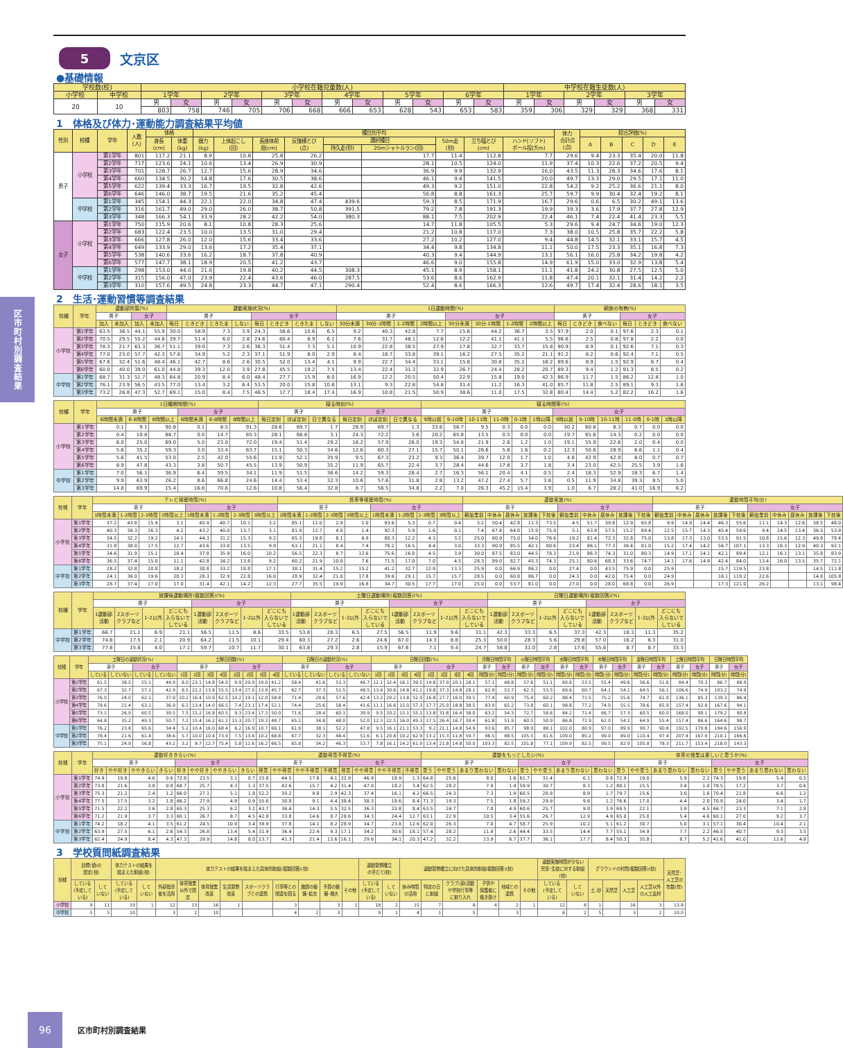区市町村別調査結果
5
文京区
●基礎情報
| 学校数(校) | | 小学校在籍児童数(人) | | | | | | | | | | | | 中学校在籍生徒数(人) | | | | | |
| --- | --- | --- | --- | --- | --- | --- | --- | --- | --- | --- | --- | --- | --- | --- | --- | --- | --- | --- | --- |
| 小学校 | 中学校 | 1学年 | | 2学年 | | 3学年 | | 4学年 | | 5学年 | | 6学年 | | 1学年 | | 2学年 | | 3学年 | |
| 20 | 10 | 男 | 女 | 男 | 女 | 男 | 女 | 男 | 女 | 男 | 女 | 男 | 女 | 男 | 女 | 男 | 女 | 男 | 女 |
| | | 803 | 758 | 746 | 705 | 706 | 668 | 666 | 653 | 628 | 543 | 653 | 583 | 359 | 306 | 329 | 329 | 368 | 331 |
1　体格及び体力･運動能力調査結果平均値
| 性別 | 校種 | 学年 | 人数 (人) | 体格 | | 種目別平均 | | | | | | | | | 体力 合計点 (点) | 総合評価(%) | | | | |
| --- | --- | --- | --- | --- | --- | --- | --- | --- | --- | --- | --- | --- | --- | --- | --- | --- | --- | --- | --- | --- |
| | | | | 身長 (cm) | 体重 (kg) | 握力 (kg) | 上体起こし (回) | 長座体前 屈(cm) | 反復横とび (点) | 選択種目 | | 50m走 (秒) | 立ち幅とび (cm) | ハンド(ソフト) ボール投げ(m) | | A | B | C | D | E |
| | | | | | | | | | | 持久走(秒) | 20mシャトルラン(回) | | | | | | | | | |
| 男子 | 小学校 | 第1学年 | 801 | 117.2 | 21.1 | 8.9 | 10.8 | 25.8 | 26.2 | | 17.7 | 11.4 | 112.8 | 7.7 | 29.6 | 9.4 | 23.3 | 35.4 | 20.0 | 11.8 |
| | | 第2学年 | 717 | 123.6 | 24.1 | 10.6 | 13.4 | 26.9 | 30.9 | | 28.1 | 10.5 | 124.0 | 11.9 | 37.4 | 10.3 | 22.6 | 37.2 | 20.5 | 9.4 |
| | | 第3学年 | 701 | 128.7 | 26.7 | 12.7 | 15.6 | 28.9 | 34.6 | | 36.9 | 9.9 | 132.9 | 16.0 | 43.5 | 11.3 | 28.3 | 34.6 | 17.6 | 8.1 |
| | | 第4学年 | 660 | 134.5 | 30.2 | 14.8 | 17.6 | 30.5 | 38.6 | | 46.1 | 9.4 | 141.5 | 20.0 | 49.7 | 13.3 | 29.0 | 29.5 | 17.1 | 11.0 |
| | | 第5学年 | 622 | 139.4 | 33.3 | 16.7 | 19.5 | 32.8 | 42.6 | | 49.3 | 9.2 | 151.0 | 22.8 | 54.2 | 9.2 | 25.2 | 36.6 | 21.1 | 8.0 |
| | | 第6学年 | 646 | 146.0 | 38.7 | 19.5 | 21.6 | 35.2 | 45.4 | | 56.8 | 8.8 | 161.3 | 25.7 | 59.7 | 9.9 | 30.4 | 32.4 | 19.2 | 8.1 |
| | 中学校 | 第1学年 | 345 | 154.1 | 44.3 | 22.1 | 22.0 | 34.8 | 47.4 | 439.6 | 59.3 | 8.5 | 171.9 | 16.7 | 29.6 | 0.6 | 6.5 | 30.2 | 49.1 | 13.6 |
| | | 第2学年 | 316 | 161.7 | 49.0 | 29.0 | 26.0 | 38.7 | 50.8 | 391.5 | 79.2 | 7.8 | 191.3 | 19.9 | 39.3 | 3.6 | 17.9 | 37.7 | 27.8 | 12.9 |
| | | 第3学年 | 348 | 166.3 | 54.1 | 33.9 | 28.2 | 42.2 | 54.0 | 380.3 | 88.1 | 7.5 | 202.9 | 22.4 | 46.1 | 7.4 | 22.4 | 41.4 | 23.3 | 5.5 |
| 女子 | 小学校 | 第1学年 | 750 | 115.9 | 20.6 | 8.1 | 10.8 | 28.3 | 25.6 | | 14.7 | 11.8 | 105.5 | 5.3 | 29.6 | 9.4 | 24.7 | 34.6 | 19.0 | 12.3 |
| | | 第2学年 | 683 | 122.4 | 23.5 | 10.0 | 13.5 | 31.0 | 29.4 | | 21.2 | 10.8 | 117.0 | 7.3 | 38.0 | 10.5 | 25.8 | 35.7 | 22.2 | 5.8 |
| | | 第3学年 | 666 | 127.8 | 26.0 | 12.0 | 15.6 | 33.4 | 33.6 | | 27.2 | 10.2 | 127.0 | 9.4 | 44.8 | 14.5 | 32.1 | 33.1 | 15.7 | 4.5 |
| | | 第4学年 | 649 | 133.9 | 29.0 | 13.6 | 17.2 | 35.4 | 37.1 | | 34.4 | 9.8 | 134.8 | 11.1 | 50.0 | 17.5 | 23.3 | 35.1 | 16.8 | 7.3 |
| | | 第5学年 | 538 | 140.6 | 33.6 | 16.2 | 18.7 | 37.8 | 40.9 | | 40.3 | 9.4 | 144.9 | 13.1 | 56.1 | 16.0 | 25.8 | 34.2 | 19.8 | 4.2 |
| | | 第6学年 | 577 | 147.7 | 38.1 | 18.9 | 20.5 | 41.2 | 43.7 | | 46.6 | 9.0 | 155.8 | 14.9 | 61.9 | 15.0 | 33.0 | 32.9 | 13.8 | 5.4 |
| | 中学校 | 第1学年 | 298 | 153.0 | 44.0 | 21.6 | 19.8 | 40.2 | 44.5 | 308.3 | 45.1 | 8.9 | 158.1 | 11.1 | 41.8 | 24.2 | 30.8 | 27.5 | 12.5 | 5.0 |
| | | 第2学年 | 315 | 156.0 | 47.0 | 23.9 | 22.4 | 43.6 | 46.0 | 287.5 | 53.6 | 8.6 | 162.9 | 11.8 | 47.4 | 20.1 | 32.1 | 31.4 | 14.2 | 2.2 |
| | | 第3学年 | 310 | 157.6 | 49.5 | 24.8 | 23.3 | 44.7 | 47.1 | 290.4 | 52.4 | 8.6 | 166.3 | 12.6 | 49.7 | 17.4 | 32.4 | 28.6 | 18.1 | 3.5 |
2　生活･運動習慣等調査結果
| 校種 | 学年 | 運動部所属(%) | | | | 運動実施状況(%) | | | | | | | | 1日運動時間(%) | | | | | | | | 朝食の有無(%) | | | | | |
| --- | --- | --- | --- | --- | --- | --- | --- | --- | --- | --- | --- | --- | --- | --- | --- | --- | --- | --- | --- | --- | --- | --- | --- | --- | --- | --- | --- |
| | | 男子 | | 女子 | | 男子 | | | | 女子 | | | | 男子 | | | | 女子 | | | | 男子 | | | 女子 | | |
| | | 加入 | 未加入 | 加入 | 未加入 | 毎日 | ときどき | ときたま | しない | 毎日 | ときどき | ときたま | しない | 30分未満 | 30分-1時間 | 1-2時間 | 2時間以上 | 30分未満 | 30分-1時間 | 1-2時間 | 2時間以上 | 毎日 | ときどき | 食べない | 毎日 | ときどき | 食べない |
| 小学校 | 第1学年 | 63.5 | 36.5 | 44.1 | 55.9 | 30.0 | 58.9 | 7.3 | 3.9 | 24.3 | 58.6 | 10.6 | 6.5 | 9.2 | 40.3 | 42.8 | 7.7 | 15.6 | 44.2 | 36.7 | 3.5 | 97.9 | 2.0 | 0.1 | 97.6 | 2.3 | 0.1 |
| | 第2学年 | 70.5 | 29.5 | 55.2 | 44.8 | 39.7 | 51.4 | 6.0 | 2.8 | 24.6 | 60.4 | 8.9 | 6.1 | 7.6 | 31.7 | 48.1 | 12.6 | 12.2 | 41.1 | 41.1 | 5.5 | 96.6 | 2.5 | 0.8 | 97.8 | 2.2 | 0.0 |
| | 第3学年 | 78.3 | 21.7 | 63.3 | 36.7 | 51.1 | 39.0 | 7.3 | 2.6 | 36.3 | 51.4 | 7.3 | 5.1 | 10.9 | 22.8 | 38.5 | 27.9 | 17.8 | 32.7 | 33.7 | 15.8 | 90.9 | 8.9 | 0.1 | 92.6 | 7.1 | 0.3 |
| | 第4学年 | 77.0 | 23.0 | 57.7 | 42.3 | 57.6 | 34.9 | 5.2 | 2.3 | 37.1 | 51.9 | 8.0 | 2.9 | 8.4 | 18.7 | 33.8 | 39.1 | 16.2 | 27.5 | 35.2 | 21.1 | 91.2 | 8.2 | 0.6 | 92.4 | 7.1 | 0.5 |
| | 第5学年 | 67.6 | 32.4 | 51.6 | 48.4 | 46.1 | 42.7 | 8.6 | 2.6 | 30.5 | 52.0 | 13.4 | 4.1 | 9.9 | 22.7 | 34.4 | 33.1 | 15.8 | 30.8 | 35.2 | 18.2 | 89.6 | 8.9 | 1.5 | 92.9 | 6.7 | 0.4 |
| | 第6学年 | 60.0 | 40.0 | 39.0 | 61.0 | 44.8 | 39.3 | 12.0 | 3.9 | 27.8 | 45.5 | 19.2 | 7.5 | 13.4 | 22.4 | 31.3 | 32.9 | 26.7 | 24.4 | 28.2 | 20.7 | 89.3 | 9.4 | 1.2 | 91.3 | 8.5 | 0.2 |
| 中学校 | 第1学年 | 68.7 | 31.3 | 51.7 | 48.3 | 64.8 | 20.9 | 8.4 | 6.0 | 48.4 | 27.7 | 15.9 | 8.0 | 16.9 | 12.2 | 20.5 | 50.4 | 22.9 | 15.8 | 19.0 | 42.3 | 86.9 | 11.7 | 1.5 | 86.2 | 12.8 | 1.0 |
| | 第2学年 | 76.1 | 23.9 | 56.5 | 43.5 | 77.0 | 13.4 | 3.2 | 6.4 | 53.5 | 20.0 | 15.8 | 10.6 | 13.1 | 9.3 | 22.8 | 54.8 | 31.4 | 11.2 | 16.3 | 41.0 | 85.7 | 11.8 | 2.5 | 89.1 | 9.3 | 1.6 |
| | 第3学年 | 73.2 | 26.8 | 47.3 | 52.7 | 69.1 | 15.0 | 8.4 | 7.5 | 46.5 | 17.7 | 18.4 | 17.4 | 16.9 | 10.8 | 21.5 | 50.9 | 38.6 | 11.0 | 17.5 | 32.8 | 80.4 | 14.4 | 5.2 | 82.2 | 16.2 | 1.6 |
| 校種 | 学年 | 1日睡眠時間(%) | | | | | | 寝る時刻(%) | | | | | | 寝る時間帯(%) | | | | | | | | | | | |
| --- | --- | --- | --- | --- | --- | --- | --- | --- | --- | --- | --- | --- | --- | --- | --- | --- | --- | --- | --- | --- | --- | --- | --- | --- | --- |
| | | 男子 | | | 女子 | | | 男子 | | | 女子 | | | 男子 | | | | | | 女子 | | | | | |
| | | 6時間未満 | 6-8時間 | 8時間以上 | 6時間未満 | 6-8時間 | 8時間以上 | 毎日定刻 | ほぼ定刻 | 日で異なる | 毎日定刻 | ほぼ定刻 | 日で異なる | 9時以前 | 9-10時 | 10-11時 | 11-0時 | 0-1時 | 1時以降 | 9時以前 | 9-10時 | 10-11時 | 11-0時 | 0-1時 | 1時以降 |
| 小学校 | 第1学年 | 0.1 | 9.1 | 90.8 | 0.1 | 8.5 | 91.3 | 28.6 | 69.7 | 1.7 | 28.9 | 69.7 | 1.3 | 33.6 | 56.7 | 9.5 | 0.3 | 0.0 | 0.0 | 30.2 | 60.8 | 8.3 | 0.7 | 0.0 | 0.0 |
| | 第2学年 | 0.4 | 10.8 | 88.7 | 0.0 | 14.7 | 85.3 | 28.1 | 68.8 | 3.1 | 24.3 | 72.2 | 3.6 | 20.2 | 65.8 | 13.5 | 0.5 | 0.0 | 0.0 | 19.7 | 65.8 | 14.3 | 0.2 | 0.0 | 0.0 |
| | 第3学年 | 6.0 | 25.0 | 69.0 | 5.0 | 23.0 | 72.0 | 19.4 | 51.4 | 29.2 | 16.2 | 57.9 | 26.0 | 19.3 | 54.0 | 21.9 | 2.6 | 1.2 | 1.0 | 19.1 | 55.9 | 22.6 | 2.0 | 0.4 | 0.0 |
| | 第4学年 | 5.6 | 35.2 | 59.3 | 3.0 | 33.4 | 63.7 | 15.1 | 50.3 | 34.6 | 12.6 | 60.3 | 27.1 | 15.7 | 50.1 | 26.6 | 5.8 | 1.6 | 0.2 | 12.3 | 50.6 | 28.9 | 6.6 | 1.1 | 0.4 |
| | 第5学年 | 5.6 | 41.5 | 53.0 | 2.5 | 42.0 | 55.6 | 11.9 | 52.1 | 35.9 | 9.5 | 67.3 | 23.2 | 9.3 | 36.4 | 39.7 | 12.0 | 1.7 | 1.0 | 4.8 | 42.9 | 42.9 | 8.0 | 0.7 | 0.7 |
| | 第6学年 | 8.9 | 47.8 | 43.3 | 3.8 | 50.7 | 45.5 | 13.9 | 50.9 | 35.2 | 11.9 | 65.7 | 22.4 | 3.7 | 28.4 | 44.6 | 17.8 | 3.7 | 1.8 | 3.4 | 23.0 | 42.5 | 25.5 | 3.9 | 1.6 |
| 中学校 | 第1学年 | 7.0 | 56.1 | 36.9 | 6.4 | 59.5 | 34.1 | 11.9 | 51.5 | 36.6 | 14.2 | 59.3 | 26.4 | 2.7 | 16.3 | 56.1 | 20.4 | 4.1 | 0.5 | 2.4 | 18.3 | 52.9 | 18.3 | 6.7 | 1.4 |
| | 第2学年 | 9.9 | 63.9 | 26.2 | 8.6 | 66.8 | 24.6 | 14.4 | 53.4 | 32.3 | 10.6 | 57.6 | 31.8 | 2.8 | 13.2 | 47.2 | 27.4 | 5.7 | 3.8 | 0.5 | 11.9 | 34.8 | 39.3 | 8.5 | 5.0 |
| | 第3学年 | 14.8 | 69.9 | 15.4 | 16.8 | 70.6 | 12.6 | 10.8 | 56.4 | 32.8 | 8.7 | 56.5 | 34.8 | 2.2 | 7.0 | 26.3 | 45.2 | 15.4 | 3.9 | 1.0 | 6.7 | 28.2 | 41.0 | 16.9 | 6.2 |
| 校種 | 学年 | テレビ視聴時間(%) | | | | | | | | 携帯等視聴時間(%) | | | | | | | | 運動実施(%) | | | | | | | | | | 運動時間平均(分) | | | | | | | | | |
| --- | --- | --- | --- | --- | --- | --- | --- | --- | --- | --- | --- | --- | --- | --- | --- | --- | --- | --- | --- | --- | --- | --- | --- | --- | --- | --- | --- | --- | --- | --- | --- | --- | --- | --- | --- | --- | --- |
| | | 男子 | | | | 女子 | | | | 男子 | | | | 女子 | | | | 男子 | | | | | 女子 | | | | | 男子 | | | | | 女子 | | | | |
| | | 1時間未満 | 1-2時間 | 2-3時間 | 3時間以上 | 1時間未満 | 1-2時間 | 2-3時間 | 3時間以上 | 1時間未満 | 1-2時間 | 2-3時間 | 3時間以上 | 1時間未満 | 1-2時間 | 2-3時間 | 3時間以上 | 朝始業前 | 中休み | 昼休み | 放課後 | 下校後 | 朝始業前 | 中休み | 昼休み | 放課後 | 下校後 | 朝始業前 | 中休み | 昼休み | 放課後 | 下校後 | 朝始業前 | 中休み | 昼休み | 放課後 | 下校後 |
| 小学校 | 第1学年 | 37.2 | 43.8 | 15.9 | 3.1 | 45.9 | 40.7 | 10.1 | 3.2 | 85.1 | 11.0 | 2.9 | 1.0 | 93.6 | 5.3 | 0.7 | 0.4 | 5.2 | 50.4 | 42.8 | 11.3 | 73.5 | 4.5 | 51.7 | 39.8 | 12.9 | 65.8 | 9.9 | 14.9 | 14.4 | 46.3 | 55.6 | 11.1 | 14.3 | 12.6 | 38.5 | 48.0 |
| | 第2学年 | 40.3 | 39.3 | 16.3 | 4.2 | 43.2 | 40.0 | 13.7 | 3.1 | 81.9 | 12.7 | 4.0 | 1.4 | 92.3 | 5.9 | 1.6 | 0.1 | 7.4 | 67.8 | 64.0 | 15.9 | 75.9 | 5.1 | 63.9 | 57.5 | 15.2 | 69.4 | 12.5 | 15.7 | 14.3 | 45.4 | 59.6 | 9.4 | 14.5 | 13.4 | 36.5 | 53.9 |
| | 第3学年 | 34.5 | 32.2 | 19.2 | 14.1 | 44.3 | 31.2 | 15.3 | 9.2 | 65.3 | 19.8 | 8.1 | 6.9 | 80.3 | 12.2 | 4.3 | 3.2 | 25.0 | 80.9 | 75.0 | 34.0 | 76.6 | 19.2 | 81.4 | 72.3 | 32.8 | 75.0 | 13.8 | 17.3 | 13.0 | 53.5 | 91.5 | 10.8 | 15.6 | 12.3 | 49.8 | 78.4 |
| | 第4学年 | 31.8 | 38.0 | 17.5 | 12.7 | 43.6 | 33.0 | 13.5 | 9.9 | 63.1 | 21.1 | 8.4 | 7.4 | 76.2 | 16.5 | 4.4 | 3.0 | 33.3 | 90.9 | 85.5 | 42.1 | 80.6 | 23.4 | 86.1 | 77.3 | 36.4 | 81.0 | 15.2 | 17.4 | 14.2 | 56.7 | 107.1 | 13.3 | 16.3 | 12.9 | 40.3 | 92.1 |
| | 第5学年 | 34.6 | 31.9 | 15.1 | 18.4 | 37.8 | 35.9 | 16.0 | 10.2 | 56.5 | 22.3 | 8.7 | 12.6 | 75.6 | 16.0 | 4.5 | 3.9 | 30.0 | 87.5 | 83.0 | 44.5 | 78.3 | 21.9 | 86.3 | 74.3 | 31.0 | 80.3 | 14.9 | 17.1 | 14.1 | 42.1 | 89.4 | 12.1 | 16.1 | 13.1 | 35.8 | 83.9 |
| | 第6学年 | 36.5 | 37.4 | 15.0 | 11.1 | 42.8 | 34.2 | 13.8 | 9.2 | 60.2 | 21.9 | 10.0 | 7.6 | 71.5 | 17.0 | 7.0 | 4.5 | 28.3 | 89.0 | 82.7 | 45.3 | 74.3 | 25.1 | 80.6 | 68.3 | 33.6 | 74.7 | 14.1 | 17.6 | 14.9 | 42.4 | 84.0 | 13.4 | 16.0 | 13.5 | 35.7 | 72.1 |
| 中学校 | 第1学年 | 28.2 | 32.8 | 20.8 | 18.2 | 30.8 | 33.2 | 18.8 | 17.1 | 38.1 | 31.4 | 15.2 | 15.2 | 41.2 | 32.7 | 12.9 | 13.3 | 25.9 | 0.0 | 66.9 | 86.2 | 0.0 | 27.4 | 0.0 | 43.5 | 75.9 | 0.0 | 25.9 | | | 15.7 | 119.5 | 23.8 | | | 14.5 | 111.8 |
| | 第2学年 | 24.1 | 36.0 | 19.6 | 20.3 | 28.3 | 32.9 | 22.8 | 16.0 | 28.9 | 32.4 | 21.0 | 17.8 | 39.6 | 29.1 | 15.7 | 15.7 | 28.5 | 0.0 | 60.8 | 86.7 | 0.0 | 24.3 | 0.0 | 42.0 | 75.4 | 0.0 | 24.9 | | | 16.1 | 119.2 | 22.6 | | | 14.8 | 105.8 |
| | 第3学年 | 28.7 | 37.4 | 17.0 | 17.0 | 31.4 | 42.1 | 14.2 | 12.3 | 27.7 | 35.5 | 19.9 | 16.8 | 34.7 | 30.5 | 17.7 | 17.0 | 25.0 | 0.0 | 53.7 | 81.0 | 0.0 | 27.0 | 0.0 | 28.0 | 68.8 | 0.0 | 26.9 | | | 17.3 | 121.0 | 26.2 | | | 13.1 | 98.4 |
| 校種 | 学年 | 放課後運動場所(複数回答)(%) | | | | | | | | 土曜日運動場所(複数回答)(%) | | | | | | | | 日曜日運動場所(複数回答)(%) | | | | | | | |
| --- | --- | --- | --- | --- | --- | --- | --- | --- | --- | --- | --- | --- | --- | --- | --- | --- | --- | --- | --- | --- | --- | --- | --- | --- | --- |
| | | 男子 | | | | 女子 | | | | 男子 | | | | 女子 | | | | 男子 | | | | 女子 | | | |
| | | 1運動部 活動 | 2スポーツ クラブなど | 1･2以外 | どこにも 入らないで している | 1運動部 活動 | 2スポーツ クラブなど | 1･2以外 | どこにも 入らないで している | 1運動部 活動 | 2スポーツ クラブなど | 1･2以外 | どこにも 入らないで している | 1運動部 活動 | 2スポーツ クラブなど | 1･2以外 | どこにも 入らないで している | 1運動部 活動 | 2スポーツ クラブなど | 1･2以外 | どこにも 入らないで している | 1運動部 活動 | 2スポーツ クラブなど | 1･2以外 | どこにも 入らないで している |
| 中学校 | 第1学年 | 66.7 | 21.1 | 6.9 | 21.1 | 56.5 | 11.5 | 8.6 | 33.5 | 53.8 | 28.3 | 6.5 | 27.5 | 56.5 | 11.9 | 9.6 | 31.1 | 42.3 | 33.3 | 6.5 | 37.3 | 42.3 | 18.3 | 11.3 | 35.2 |
| | 第2学年 | 74.8 | 17.5 | 2.1 | 20.9 | 64.2 | 11.5 | 10.1 | 29.4 | 60.3 | 27.2 | 2.6 | 24.6 | 67.0 | 14.3 | 8.8 | 25.3 | 50.0 | 28.3 | 5.6 | 29.8 | 57.0 | 16.2 | 6.3 | 31.0 |
| | 第3学年 | 77.8 | 15.6 | 4.0 | 17.1 | 59.7 | 10.7 | 11.7 | 30.1 | 63.8 | 29.3 | 2.8 | 15.9 | 67.6 | 7.1 | 9.4 | 24.7 | 58.8 | 31.0 | 2.8 | 17.6 | 55.8 | 8.7 | 8.7 | 33.3 |
| 校種 | 学年 | 土曜日の運動状況(%) | | | | 土曜日回数(%) | | | | | | | | 日曜日の運動状況(%) | | | | 日曜日回数(%) | | | | | | | | 月曜日時間平均 | | 火曜日時間平均 | | 水曜日時間平均 | | 木曜日時間平均 | | 金曜日時間平均 | | 土曜日時間平均 | | 日曜日時間平均 | |
| --- | --- | --- | --- | --- | --- | --- | --- | --- | --- | --- | --- | --- | --- | --- | --- | --- | --- | --- | --- | --- | --- | --- | --- | --- | --- | --- | --- | --- | --- | --- | --- | --- | --- | --- | --- | --- | --- | --- | --- |
| | | 男子 | | 女子 | | 男子 | | | | 女子 | | | | 男子 | | 女子 | | 男子 | | | | 女子 | | | | 男子 | 女子 | 男子 | 女子 | 男子 | 女子 | 男子 | 女子 | 男子 | 女子 | 男子 | 女子 | 男子 | 女子 |
| | | している | していない | している | していない | 1回 | 2回 | 3回 | 4回 | 1回 | 2回 | 3回 | 4回 | している | していない | している | していない | 1回 | 2回 | 3回 | 4回 | 1回 | 2回 | 3回 | 4回 | 時間(分) | 時間(分) | 時間(分) | 時間(分) | 時間(分) | 時間(分) | 時間(分) | 時間(分) | 時間(分) | 時間(分) | 時間(分) | 時間(分) | 時間(分) | 時間(分) |
| 小学校 | 第1学年 | 61.5 | 38.5 | 55.1 | 44.9 | 8.0 | 23.1 | 14.8 | 54.0 | 9.9 | 29.9 | 19.0 | 41.2 | 58.4 | 41.6 | 53.3 | 46.7 | 12.1 | 32.4 | 16.1 | 39.5 | 14.8 | 37.0 | 20.1 | 28.1 | 57.1 | 48.8 | 57.6 | 51.1 | 60.6 | 53.5 | 55.4 | 49.6 | 56.6 | 51.6 | 84.4 | 70.3 | 86.7 | 68.9 |
| | 第2学年 | 67.3 | 32.7 | 57.1 | 42.9 | 8.5 | 22.2 | 13.8 | 55.5 | 13.4 | 27.0 | 13.9 | 45.7 | 62.7 | 37.3 | 51.5 | 48.5 | 13.4 | 30.6 | 14.8 | 41.2 | 19.8 | 37.3 | 14.8 | 28.1 | 62.9 | 53.7 | 62.3 | 53.5 | 69.6 | 60.7 | 64.1 | 54.1 | 64.5 | 56.1 | 106.6 | 74.9 | 103.2 | 74.9 |
| | 第3学年 | 76.0 | 24.0 | 62.1 | 37.9 | 10.2 | 16.4 | 10.9 | 62.5 | 10.2 | 19.1 | 12.0 | 58.8 | 71.4 | 28.6 | 57.6 | 42.4 | 13.2 | 20.2 | 13.8 | 52.9 | 16.8 | 27.7 | 16.0 | 39.5 | 77.4 | 60.9 | 75.4 | 60.2 | 88.4 | 71.5 | 75.2 | 55.6 | 74.7 | 61.9 | 136.1 | 85.3 | 139.3 | 86.4 |
| | 第4学年 | 78.6 | 21.4 | 63.1 | 36.9 | 6.2 | 13.4 | 14.0 | 66.5 | 7.4 | 23.1 | 17.4 | 52.1 | 74.4 | 25.6 | 58.4 | 41.6 | 11.1 | 16.6 | 15.0 | 57.3 | 17.7 | 25.0 | 18.8 | 38.5 | 83.9 | 65.2 | 73.8 | 60.1 | 98.8 | 77.2 | 74.0 | 55.5 | 78.6 | 65.9 | 157.4 | 92.8 | 167.6 | 94.1 |
| | 第5学年 | 73.1 | 26.9 | 60.5 | 39.5 | 7.5 | 15.2 | 16.8 | 60.5 | 9.3 | 23.4 | 17.3 | 50.0 | 71.6 | 28.4 | 60.1 | 39.9 | 9.5 | 20.2 | 15.1 | 55.1 | 13.8 | 31.8 | 16.4 | 38.0 | 63.2 | 54.3 | 72.7 | 58.6 | 84.2 | 71.4 | 66.7 | 57.3 | 60.5 | 60.0 | 168.0 | 90.1 | 179.2 | 90.8 |
| | 第6学年 | 64.8 | 35.2 | 49.3 | 50.7 | 7.2 | 15.4 | 16.2 | 61.2 | 11.3 | 20.7 | 19.3 | 48.7 | 65.2 | 34.8 | 48.0 | 52.0 | 12.3 | 22.5 | 16.0 | 49.3 | 17.5 | 26.4 | 16.7 | 39.4 | 61.8 | 51.9 | 60.5 | 50.9 | 86.8 | 72.9 | 62.0 | 54.2 | 64.9 | 55.4 | 157.4 | 86.6 | 164.6 | 98.7 |
| 中学校 | 第1学年 | 76.2 | 23.8 | 65.6 | 34.4 | 5.2 | 10.4 | 16.0 | 68.4 | 6.2 | 16.9 | 10.7 | 66.1 | 61.9 | 38.1 | 52.2 | 47.8 | 9.5 | 16.1 | 21.1 | 53.3 | 9.2 | 21.1 | 14.8 | 54.9 | 93.6 | 85.7 | 98.9 | 88.1 | 102.0 | 80.9 | 97.0 | 89.9 | 99.7 | 90.8 | 192.5 | 170.8 | 194.6 | 156.9 |
| | 第2学年 | 78.4 | 21.6 | 61.4 | 38.6 | 5.7 | 10.0 | 10.4 | 73.9 | 7.5 | 13.4 | 10.2 | 68.8 | 67.7 | 32.3 | 48.4 | 51.6 | 6.1 | 20.8 | 10.2 | 62.9 | 13.2 | 15.3 | 11.8 | 59.7 | 96.5 | 88.5 | 105.5 | 81.6 | 109.0 | 85.2 | 99.0 | 89.0 | 110.4 | 97.4 | 207.4 | 167.9 | 210.1 | 166.6 |
| | 第3学年 | 75.1 | 24.9 | 56.8 | 43.2 | 3.2 | 8.7 | 12.7 | 75.4 | 5.8 | 11.6 | 16.2 | 66.5 | 65.8 | 34.2 | 46.3 | 53.7 | 7.8 | 16.1 | 14.2 | 61.9 | 13.4 | 21.8 | 14.8 | 50.0 | 103.3 | 82.5 | 101.8 | 77.1 | 109.9 | 82.5 | 99.5 | 82.9 | 105.8 | 78.3 | 211.7 | 153.4 | 218.0 | 143.3 |
| 校種 | 学年 | 運動好ききらい(%) | | | | | | | | 運動得意不得意(%) | | | | | | | | 運動をもっとしたい(%) | | | | | | | | 体育の授業は楽しいと思うか(%) | | | | | | | |
| --- | --- | --- | --- | --- | --- | --- | --- | --- | --- | --- | --- | --- | --- | --- | --- | --- | --- | --- | --- | --- | --- | --- | --- | --- | --- | --- | --- | --- | --- | --- | --- | --- | --- |
| | | 男子 | | | | 女子 | | | | 男子 | | | | 女子 | | | | 男子 | | | | 女子 | | | | 男子 | | | | 女子 | | | |
| | | 好き | やや好き | ややきらい | きらい | 好き | やや好き | ややきらい | きらい | 得意 | やや得意 | やや不得意 | 不得意 | 得意 | やや得意 | やや不得意 | 不得意 | 思う | やや思う | あまり思わない | 思わない | 思う | やや思う | あまり思わない | 思わない | 思う | やや思う | あまり思わない | 思わない | 思う | やや思う | あまり思わない | 思わない |
| 小学校 | 第1学年 | 74.9 | 19.8 | 4.6 | 0.6 | 72.8 | 23.5 | 3.1 | 0.7 | 33.8 | 44.5 | 17.6 | 4.1 | 32.9 | 46.9 | 18.9 | 1.3 | 64.8 | 25.6 | 8.0 | 1.6 | 61.7 | 31.4 | 6.1 | 0.8 | 72.9 | 19.0 | 5.9 | 2.2 | 74.3 | 19.8 | 5.4 | 0.5 |
| | 第2学年 | 73.8 | 21.6 | 3.8 | 0.8 | 68.7 | 25.7 | 4.3 | 1.3 | 37.5 | 42.6 | 15.7 | 4.2 | 31.4 | 47.0 | 18.2 | 3.4 | 62.5 | 28.2 | 7.9 | 1.4 | 59.9 | 30.7 | 8.3 | 1.2 | 80.1 | 15.5 | 3.4 | 1.0 | 78.5 | 17.2 | 3.7 | 0.6 |
| | 第3学年 | 75.3 | 21.2 | 2.4 | 1.2 | 66.0 | 27.1 | 5.1 | 1.8 | 52.2 | 35.2 | 9.8 | 2.9 | 42.3 | 37.4 | 16.1 | 4.2 | 66.5 | 24.3 | 7.3 | 1.9 | 60.5 | 28.9 | 8.9 | 1.7 | 79.7 | 15.6 | 3.0 | 1.6 | 70.4 | 21.8 | 6.6 | 1.2 |
| | 第4学年 | 77.5 | 17.5 | 3.2 | 1.8 | 66.2 | 27.9 | 4.9 | 0.9 | 55.6 | 30.8 | 9.1 | 4.4 | 38.4 | 38.3 | 18.6 | 8.4 | 71.3 | 19.3 | 7.5 | 1.8 | 59.2 | 29.9 | 9.6 | 1.2 | 76.6 | 17.0 | 4.4 | 2.0 | 70.9 | 24.0 | 3.4 | 1.7 |
| | 第5学年 | 71.5 | 22.2 | 3.6 | 2.8 | 65.3 | 25.3 | 6.2 | 3.2 | 43.7 | 36.4 | 14.3 | 5.5 | 32.5 | 36.3 | 22.8 | 8.4 | 63.5 | 24.7 | 7.0 | 4.9 | 60.6 | 25.7 | 9.8 | 3.9 | 69.5 | 22.1 | 3.9 | 4.5 | 66.7 | 23.3 | 7.1 | 2.8 |
| | 第6学年 | 71.2 | 21.9 | 3.7 | 3.3 | 60.1 | 26.7 | 8.7 | 4.5 | 42.8 | 33.8 | 14.6 | 8.7 | 28.6 | 34.3 | 24.4 | 12.7 | 63.1 | 22.9 | 10.5 | 3.4 | 55.6 | 26.7 | 12.9 | 4.9 | 65.0 | 25.0 | 5.4 | 4.6 | 60.1 | 27.0 | 9.2 | 3.7 |
| 中学校 | 第1学年 | 74.2 | 18.2 | 4.1 | 3.5 | 61.2 | 24.5 | 10.9 | 3.4 | 39.9 | 37.8 | 14.1 | 8.2 | 28.9 | 34.7 | 23.8 | 12.6 | 62.0 | 26.3 | 7.0 | 4.7 | 58.7 | 25.9 | 10.2 | 5.1 | 61.2 | 30.7 | 5.0 | 3.1 | 57.1 | 30.4 | 10.4 | 2.1 |
| | 第2学年 | 63.9 | 27.5 | 6.1 | 2.6 | 54.3 | 26.8 | 13.4 | 5.4 | 31.9 | 36.4 | 22.4 | 9.3 | 17.1 | 34.2 | 30.6 | 18.1 | 57.4 | 28.2 | 11.9 | 2.6 | 44.4 | 33.5 | 14.4 | 7.7 | 55.1 | 34.9 | 7.7 | 2.2 | 46.5 | 40.7 | 9.3 | 3.5 |
| | 第3学年 | 62.4 | 24.9 | 8.4 | 4.3 | 47.3 | 29.9 | 14.8 | 8.0 | 23.7 | 41.3 | 21.4 | 13.6 | 16.1 | 29.6 | 34.1 | 20.3 | 47.2 | 32.2 | 13.9 | 6.7 | 37.7 | 36.1 | 17.7 | 8.4 | 50.3 | 35.8 | 8.7 | 5.2 | 41.6 | 41.0 | 12.6 | 4.8 |
3　学校質問紙調査結果
| 校種 | 目標(値)の 設定(校) | | 体力テストの結果を 踏まえた取組(校) | | 体力テストの結果を踏まえた具体的取組(複数回答)(校) | | | | | | | | | 運動習慣確立 の手だて(校) | | 運動習慣確立に向けた具体的取組(複数回答)(校) | | | | | | 運動実施時間が少ない 児童･生徒に対する取組 (校) | | グラウンドの材質(複数回答)(校) | | | | 天然芝･ 人工芝の 年数(年) |
| --- | --- | --- | --- | --- | --- | --- | --- | --- | --- | --- | --- | --- | --- | --- | --- | --- | --- | --- | --- | --- | --- | --- | --- | --- | --- | --- | --- | --- |
| | している (予定して いる) | して いない | している (予定して いる) | して いない | 外部指導 者を活用 | 体育授業 以外で設 定 | 体育授業 改善 | 生活習慣 改善 | スポーツクラ ブとの連携 | 行事等との 関連を図る | 施設の整 備･拡充 | 予算の整 備･増大 | その他 | している (予定して いる) | して いない | 休み時間 の活用 | 特定の日 に取組 | クラブ(部)活動 や学校行事等 に取り入れ | 子供や 保護者に 働き掛け | 地域との 連携 | その他 | している (予定して いる) | して いない | 土､砂 | 天然芝 | 人工芝 | 人工芝以外 の人工素材 | |
| 小学校 | 9 | 11 | 19 | 1 | 12 | 13 | 16 | 1 | | 3 | | 3 | 1 | 18 | 2 | 15 | 7 | 8 | 4 | 2 | 1 | 12 | 8 | 1 | | 16 | 3 | 13.8 |
| 中学校 | 5 | 5 | 10 | | 3 | 2 | 10 | | | 4 | 2 | 3 | | 9 | 1 | 4 | 1 | 5 | | 3 | | 8 | 2 | 5 | | 3 | 2 | 10.0 |
96
区市町村別調査結果